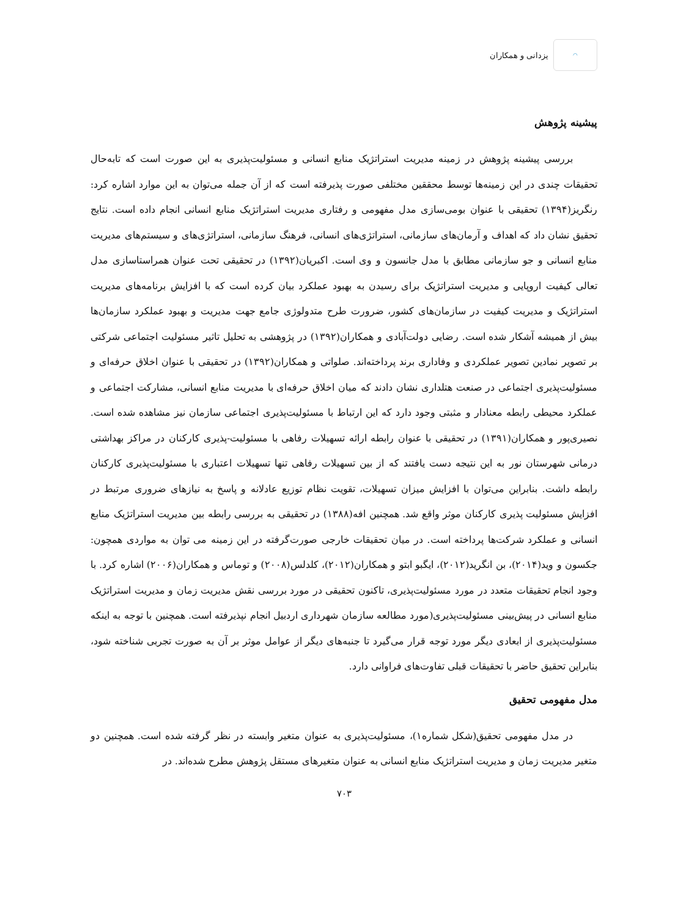◠
یزدانی و همکاران
پیشینه پژوهش
بررسی پیشینه پژوهش در زمینه مدیریت استراتژیک منابع انسانی و مسئولیت‌پذیری به این صورت است که تابه‌حال تحقیقات چندی در این زمینه‌ها توسط محققین مختلفی صورت پذیرفته است که از آن جمله می‌توان به این موارد اشاره کرد: رنگریز(۱۳۹۴) تحقیقی با عنوان بومی‌سازی مدل مفهومی و رفتاری مدیریت استراتژیک منابع انسانی انجام داده است. نتایج تحقیق نشان داد که اهداف و آرمان‌های سازمانی، استراتژی‌های انسانی، فرهنگ سازمانی، استراتژی‌های و سیستم‌های مدیریت منابع انسانی و جو سازمانی مطابق با مدل جانسون و وی است. اکبریان(۱۳۹۲) در تحقیقی تحت عنوان همراستاسازی مدل تعالی کیفیت اروپایی و مدیریت استراتژیک برای رسیدن به بهبود عملکرد بیان کرده است که با افزایش برنامه‌های مدیریت استراتژیک و مدیریت کیفیت در سازمان‌های کشور، ضرورت طرح متدولوژی جامع جهت مدیریت و بهبود عملکرد سازمان‌ها بیش از همیشه آشکار شده است. رضایی دولت‌آبادی و همکاران(۱۳۹۲) در پژوهشی به تحلیل تاثیر مسئولیت اجتماعی شرکتی بر تصویر نمادین تصویر عملکردی و وفاداری برند پرداخته‌اند. صلواتی و همکاران(۱۳۹۲) در تحقیقی با عنوان اخلاق حرفه‌ای و مسئولیت‌پذیری اجتماعی در صنعت هتلداری نشان دادند که میان اخلاق حرفه‌ای با مدیریت منابع انسانی، مشارکت اجتماعی و عملکرد محیطی رابطه معنادار و مثبتی وجود دارد که این ارتباط با مسئولیت‌پذیری اجتماعی سازمان نیز مشاهده شده است. نصیری‌پور و همکاران(۱۳۹۱) در تحقیقی با عنوان رابطه ارائه تسهیلات رفاهی با مسئولیت-پذیری کارکنان در مراکز بهداشتی درمانی شهرستان نور به این نتیجه دست یافتند که از بین تسهیلات رفاهی تنها تسهیلات اعتباری با مسئولیت‌پذیری کارکنان رابطه داشت. بنابراین می‌توان با افزایش میزان تسهیلات، تقویت نظام توزیع عادلانه و پاسخ به نیازهای ضروری مرتبط در افزایش مسئولیت پذیری کارکنان موثر واقع شد. همچنین افه(۱۳۸۸) در تحقیقی به بررسی رابطه بین مدیریت استراتژیک منابع انسانی و عملکرد شرکت‌ها پرداخته است. در میان تحقیقات خارجی صورت‌گرفته در این زمینه می توان به مواردی همچون: جکسون و وید(۲۰۱۴)، بن انگرید(۲۰۱۲)، ایگبو ابتو و همکاران(۲۰۱۲)، کلدلس(۲۰۰۸) و توماس و همکاران(۲۰۰۶) اشاره کرد. با وجود انجام تحقیقات متعدد در مورد مسئولیت‌پذیری، تاکنون تحقیقی در مورد بررسی نقش مدیریت زمان و مدیریت استراتژیک منابع انسانی در پیش‌بینی مسئولیت‌پذیری(مورد مطالعه سازمان شهرداری اردبیل انجام نپذیرفته است. همچنین با توجه به اینکه مسئولیت‌پذیری از ابعادی دیگر مورد توجه قرار می‌گیرد تا جنبه‌های دیگر از عوامل موثر بر آن به صورت تجربی شناخته شود، بنابراین تحقیق حاضر با تحقیقات قبلی تفاوت‌های فراوانی دارد.
مدل مفهومی تحقیق
در مدل مفهومی تحقیق(شکل شماره۱)، مسئولیت‌پذیری به عنوان متغیر وابسته در نظر گرفته شده است. همچنین دو متغیر مدیریت زمان و مدیریت استراتژیک منابع انسانی به عنوان متغیرهای مستقل پژوهش مطرح شده‌اند. در
۷۰۳